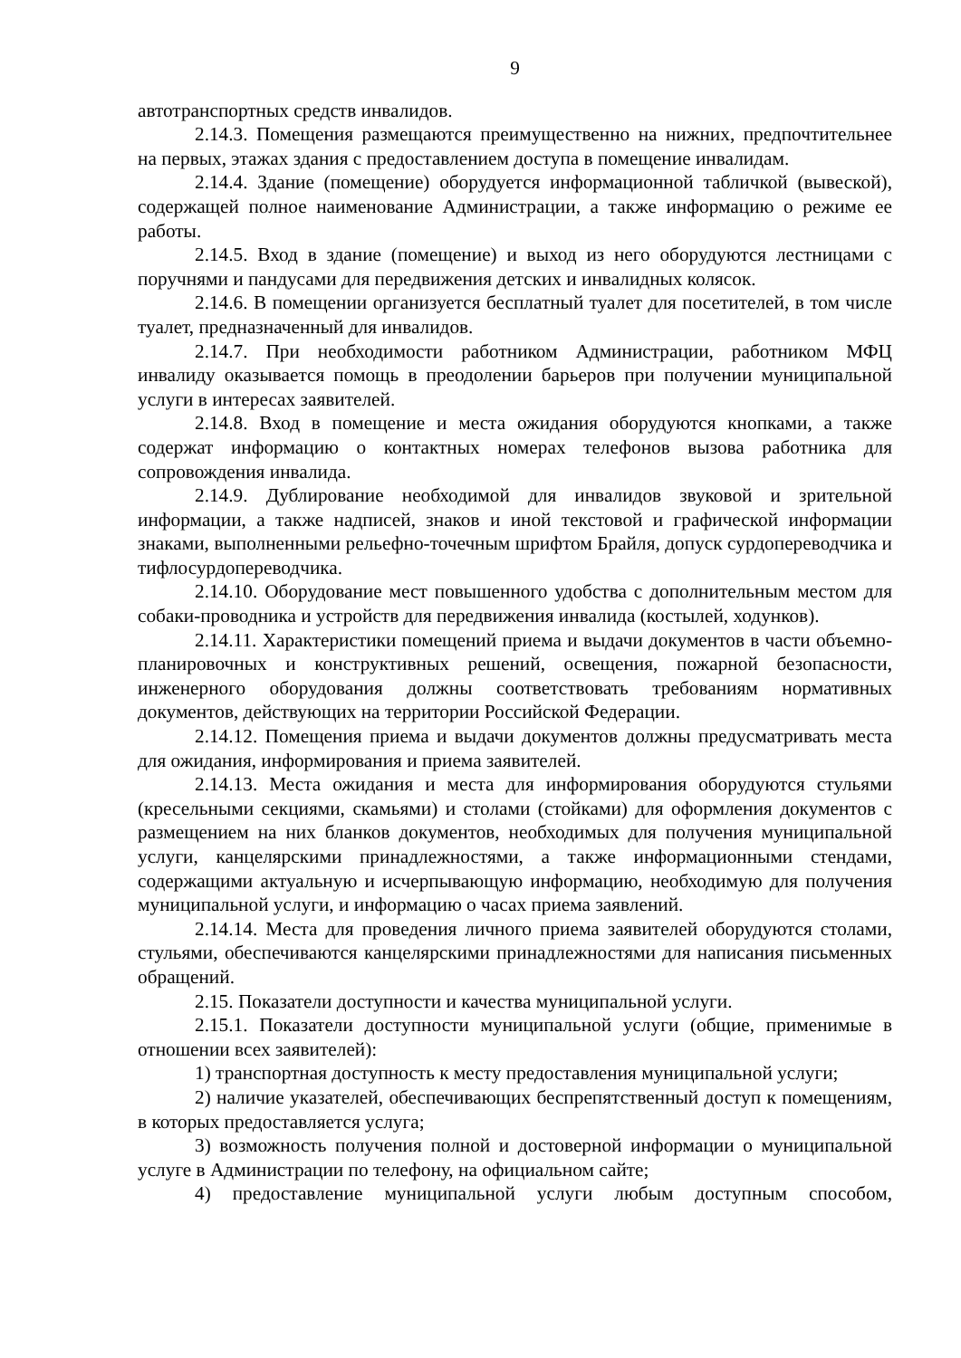9
автотранспортных средств инвалидов.
2.14.3. Помещения размещаются преимущественно на нижних, предпочтительнее на первых, этажах здания с предоставлением доступа в помещение инвалидам.
2.14.4. Здание (помещение) оборудуется информационной табличкой (вывеской), содержащей полное наименование Администрации, а также информацию о режиме ее работы.
2.14.5. Вход в здание (помещение) и выход из него оборудуются лестницами с поручнями и пандусами для передвижения детских и инвалидных колясок.
2.14.6. В помещении организуется бесплатный туалет для посетителей, в том числе туалет, предназначенный для инвалидов.
2.14.7. При необходимости работником Администрации, работником МФЦ инвалиду оказывается помощь в преодолении барьеров при получении муниципальной услуги в интересах заявителей.
2.14.8. Вход в помещение и места ожидания оборудуются кнопками, а также содержат информацию о контактных номерах телефонов вызова работника для сопровождения инвалида.
2.14.9. Дублирование необходимой для инвалидов звуковой и зрительной информации, а также надписей, знаков и иной текстовой и графической информации знаками, выполненными рельефно-точечным шрифтом Брайля, допуск сурдопереводчика и тифлосурдопереводчика.
2.14.10. Оборудование мест повышенного удобства с дополнительным местом для собаки-проводника и устройств для передвижения инвалида (костылей, ходунков).
2.14.11. Характеристики помещений приема и выдачи документов в части объемно-планировочных и конструктивных решений, освещения, пожарной безопасности, инженерного оборудования должны соответствовать требованиям нормативных документов, действующих на территории Российской Федерации.
2.14.12. Помещения приема и выдачи документов должны предусматривать места для ожидания, информирования и приема заявителей.
2.14.13. Места ожидания и места для информирования оборудуются стульями (кресельными секциями, скамьями) и столами (стойками) для оформления документов с размещением на них бланков документов, необходимых для получения муниципальной услуги, канцелярскими принадлежностями, а также информационными стендами, содержащими актуальную и исчерпывающую информацию, необходимую для получения муниципальной услуги, и информацию о часах приема заявлений.
2.14.14. Места для проведения личного приема заявителей оборудуются столами, стульями, обеспечиваются канцелярскими принадлежностями для написания письменных обращений.
2.15. Показатели доступности и качества муниципальной услуги.
2.15.1. Показатели доступности муниципальной услуги (общие, применимые в отношении всех заявителей):
1) транспортная доступность к месту предоставления муниципальной услуги;
2) наличие указателей, обеспечивающих беспрепятственный доступ к помещениям, в которых предоставляется услуга;
3) возможность получения полной и достоверной информации о муниципальной услуге в Администрации по телефону, на официальном сайте;
4) предоставление муниципальной услуги любым доступным способом,